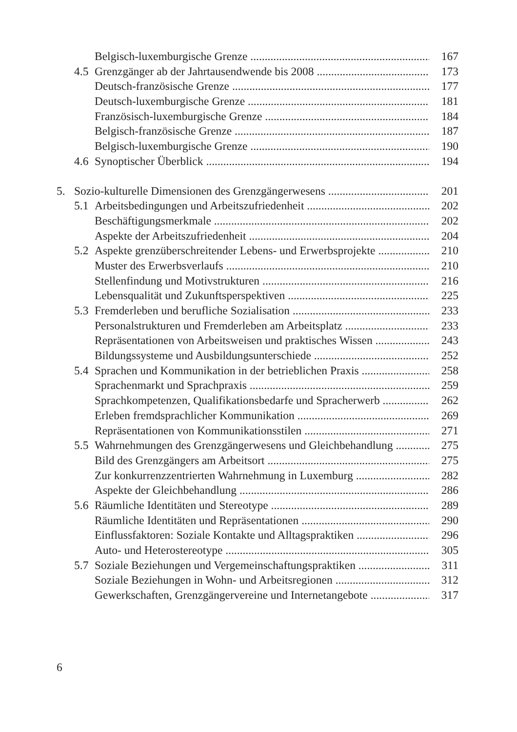Belgisch-luxemburgische Grenze 167
4.5 Grenzgänger ab der Jahrtausendwende bis 2008 173
Deutsch-französische Grenze 177
Deutsch-luxemburgische Grenze 181
Französisch-luxemburgische Grenze 184
Belgisch-französische Grenze 187
Belgisch-luxemburgische Grenze 190
4.6 Synoptischer Überblick 194
5. Sozio-kulturelle Dimensionen des Grenzgängerwesens 201
5.1 Arbeitsbedingungen und Arbeitszufriedenheit 202
Beschäftigungsmerkmale 202
Aspekte der Arbeitszufriedenheit 204
5.2 Aspekte grenzüberschreitender Lebens- und Erwerbsprojekte 210
Muster des Erwerbsverlaufs 210
Stellenfindung und Motivstrukturen 216
Lebensqualität und Zukunftsperspektiven 225
5.3 Fremderleben und berufliche Sozialisation 233
Personalstrukturen und Fremderleben am Arbeitsplatz 233
Repräsentationen von Arbeitsweisen und praktisches Wissen 243
Bildungssysteme und Ausbildungsunterschiede 252
5.4 Sprachen und Kommunikation in der betrieblichen Praxis 258
Sprachenmarkt und Sprachpraxis 259
Sprachkompetenzen, Qualifikationsbedarfe und Spracherwerb 262
Erleben fremdsprachlicher Kommunikation 269
Repräsentationen von Kommunikationsstilen 271
5.5 Wahrnehmungen des Grenzgängerwesens und Gleichbehandlung 275
Bild des Grenzgängers am Arbeitsort 275
Zur konkurrenzzentrierten Wahrnehmung in Luxemburg 282
Aspekte der Gleichbehandlung 286
5.6 Räumliche Identitäten und Stereotype 289
Räumliche Identitäten und Repräsentationen 290
Einflussfaktoren: Soziale Kontakte und Alltagspraktiken 296
Auto- und Heterostereotype 305
5.7 Soziale Beziehungen und Vergemeinschaftungspraktiken 311
Soziale Beziehungen in Wohn- und Arbeitsregionen 312
Gewerkschaften, Grenzgängervereine und Internetangebote 317
6